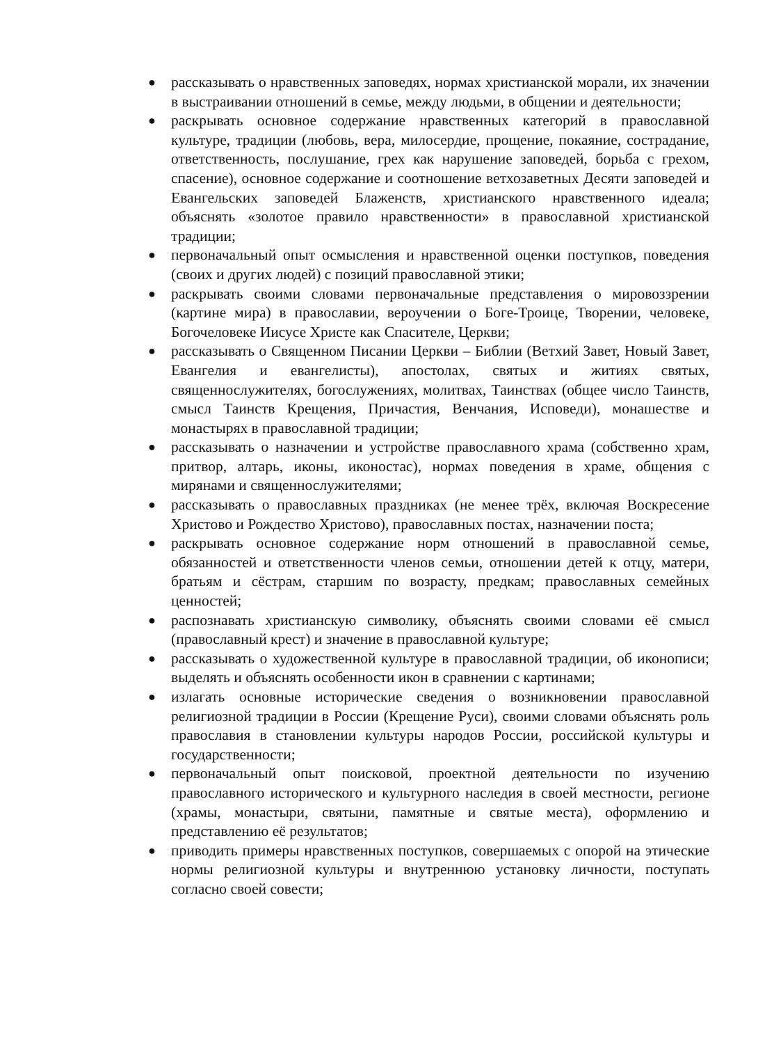● рассказывать о нравственных заповедях, нормах христианской морали, их значении в выстраивании отношений в семье, между людьми, в общении и деятельности;
● раскрывать основное содержание нравственных категорий в православной культуре, традиции (любовь, вера, милосердие, прощение, покаяние, сострадание, ответственность, послушание, грех как нарушение заповедей, борьба с грехом, спасение), основное содержание и соотношение ветхозаветных Десяти заповедей и Евангельских заповедей Блаженств, христианского нравственного идеала; объяснять «золотое правило нравственности» в православной христианской традиции;
● первоначальный опыт осмысления и нравственной оценки поступков, поведения (своих и других людей) с позиций православной этики;
● раскрывать своими словами первоначальные представления о мировоззрении (картине мира) в православии, вероучении о Боге-Троице, Творении, человеке, Богочеловеке Иисусе Христе как Спасителе, Церкви;
● рассказывать о Священном Писании Церкви – Библии (Ветхий Завет, Новый Завет, Евангелия и евангелисты), апостолах, святых и житиях святых, священнослужителях, богослужениях, молитвах, Таинствах (общее число Таинств, смысл Таинств Крещения, Причастия, Венчания, Исповеди), монашестве и монастырях в православной традиции;
● рассказывать о назначении и устройстве православного храма (собственно храм, притвор, алтарь, иконы, иконостас), нормах поведения в храме, общения с мирянами и священнослужителями;
● рассказывать о православных праздниках (не менее трёх, включая Воскресение Христово и Рождество Христово), православных постах, назначении поста;
● раскрывать основное содержание норм отношений в православной семье, обязанностей и ответственности членов семьи, отношении детей к отцу, матери, братьям и сёстрам, старшим по возрасту, предкам; православных семейных ценностей;
● распознавать христианскую символику, объяснять своими словами её смысл (православный крест) и значение в православной культуре;
● рассказывать о художественной культуре в православной традиции, об иконописи; выделять и объяснять особенности икон в сравнении с картинами;
● излагать основные исторические сведения о возникновении православной религиозной традиции в России (Крещение Руси), своими словами объяснять роль православия в становлении культуры народов России, российской культуры и государственности;
● первоначальный опыт поисковой, проектной деятельности по изучению православного исторического и культурного наследия в своей местности, регионе (храмы, монастыри, святыни, памятные и святые места), оформлению и представлению её результатов;
● приводить примеры нравственных поступков, совершаемых с опорой на этические нормы религиозной культуры и внутреннюю установку личности, поступать согласно своей совести;